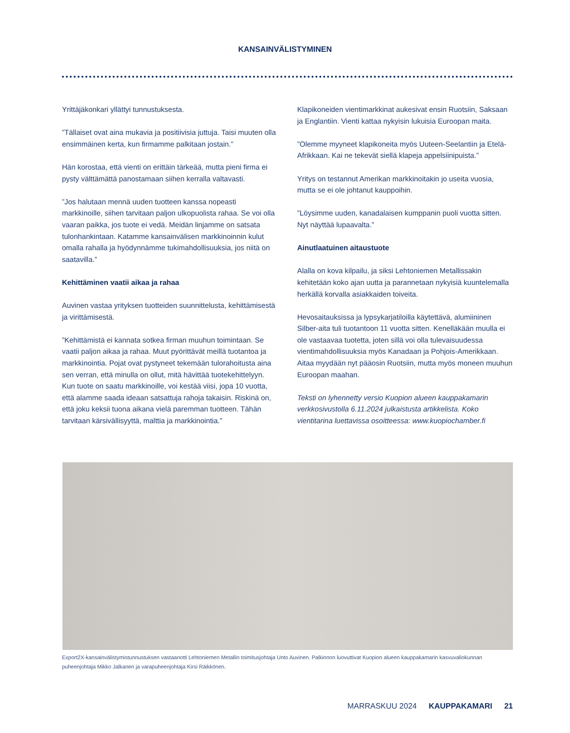KANSAINVÄLISTYMINEN
Yrittäjäkonkari yllättyi tunnustuksesta.
”Tällaiset ovat aina mukavia ja positiivisia juttuja. Taisi muuten olla ensimmäinen kerta, kun firmamme palkitaan jostain.”
Hän korostaa, että vienti on erittäin tärkeää, mutta pieni firma ei pysty välttämättä panostamaan siihen kerralla valtavasti.
”Jos halutaan mennä uuden tuotteen kanssa nopeasti markkinoille, siihen tarvitaan paljon ulkopuolista rahaa. Se voi olla vaaran paikka, jos tuote ei vedä. Meidän linjamme on satsata tulonhankintaan. Katamme kansainvälisen markkinoinnin kulut omalla rahalla ja hyödynnämme tukimahdollisuuksia, jos niitä on saatavilla.”
Kehittäminen vaatii aikaa ja rahaa
Auvinen vastaa yrityksen tuotteiden suunnittelusta, kehittämisestä ja virittämisestä.
”Kehittämistä ei kannata sotkea firman muuhun toimintaan. Se vaatii paljon aikaa ja rahaa. Muut pyörittävät meillä tuotantoa ja markkinointia. Pojat ovat pystyneet tekemään tulorahoitusta aina sen verran, että minulla on ollut, mitä hävittää tuotekehittelyyn. Kun tuote on saatu markkinoille, voi kestää viisi, jopa 10 vuotta, että alamme saada ideaan satsattuja rahoja takaisin. Riskinä on, että joku keksii tuona aikana vielä paremman tuotteen. Tähän tarvitaan kärsivällisyyttä, malttia ja markkinointia.”
Klapikoneiden vientimarkkinat aukesivat ensin Ruotsiin, Saksaan ja Englantiin. Vienti kattaa nykyisin lukuisia Euroopan maita.
”Olemme myyneet klapikoneita myös Uuteen-Seelantiin ja Etelä-Afrikkaan. Kai ne tekevät siellä klapeja appelsiinipuista.”
Yritys on testannut Amerikan markkinoitakin jo useita vuosia, mutta se ei ole johtanut kauppoihin.
”Löysimme uuden, kanadalaisen kumppanin puoli vuotta sitten. Nyt näyttää lupaavalta.”
Ainutlaatuinen aitaustuote
Alalla on kova kilpailu, ja siksi Lehtoniemen Metallissakin kehitetään koko ajan uutta ja parannetaan nykyisiä kuuntelemalla herkällä korvalla asiakkaiden toiveita.
Hevosaitauksissa ja lypsykarjatiloilla käytettävä, alumiininen Silber-aita tuli tuotantoon 11 vuotta sitten. Kenelläkään muulla ei ole vastaavaa tuotetta, joten sillä voi olla tulevaisuudessa vientimahdollisuuksia myös Kanadaan ja Pohjois-Amerikkaan. Aitaa myydään nyt pääosin Ruotsiin, mutta myös moneen muuhun Euroopan maahan.
Teksti on lyhennetty versio Kuopion alueen kauppakamarin verkkosivustolla 6.11.2024 julkaistusta artikkelista. Koko vientitarina luettavissa osoitteessa: www.kuopiochamber.fi
Export2X-kansainvälistymistunnustuksen vastaanotti Lehtoniemen Metallin toimitusjohtaja Unto Auvinen. Palkinnon luovuttivat Kuopion alueen kauppakamarin kasvuvaliokunnan puheenjohtaja Mikko Jalkanen ja varapuheenjohtaja Kirsi Räikkönen.
MARRASKUU 2024 KAUPPAKAMARI 21